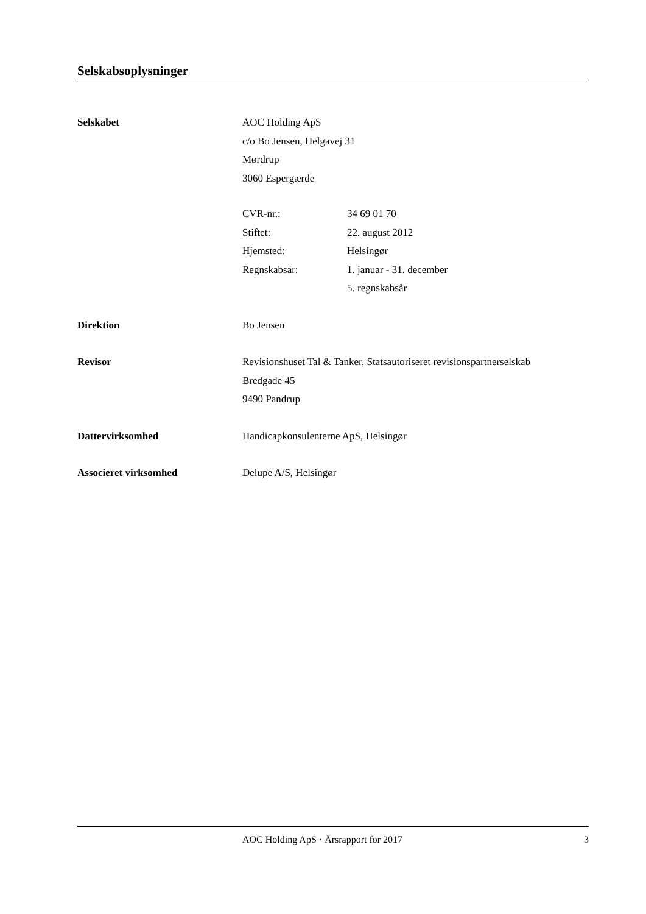Selskabsoplysninger
Selskabet
AOC Holding ApS
c/o Bo Jensen, Helgavej 31
Mørdrup
3060 Espergærde
CVR-nr.: 34 69 01 70
Stiftet: 22. august 2012
Hjemsted: Helsingør
Regnskabsår: 1. januar - 31. december
5. regnskabsår
Direktion
Bo Jensen
Revisor
Revisionshuset Tal & Tanker, Statsautoriseret revisionspartnerselskab
Bredgade 45
9490 Pandrup
Dattervirksomhed
Handicapkonsulenterne ApS, Helsingør
Associeret virksomhed
Delupe A/S, Helsingør
AOC Holding ApS · Årsrapport for 2017
3